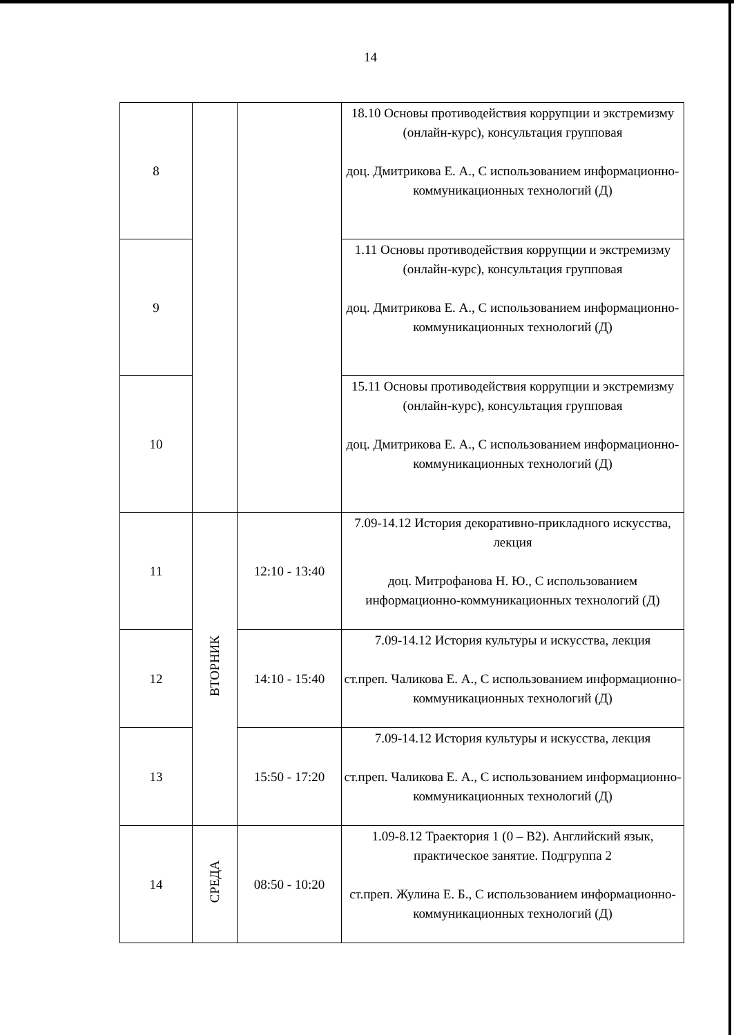14
| 8 | | | 18.10 Основы противодействия коррупции и экстремизму (онлайн-курс), консультация групповая доц. Дмитрикова Е. А., С использованием информационно-коммуникационных технологий (Д) |
| 9 | | | 1.11 Основы противодействия коррупции и экстремизму (онлайн-курс), консультация групповая доц. Дмитрикова Е. А., С использованием информационно-коммуникационных технологий (Д) |
| 10 | | | 15.11 Основы противодействия коррупции и экстремизму (онлайн-курс), консультация групповая доц. Дмитрикова Е. А., С использованием информационно-коммуникационных технологий (Д) |
| 11 | ВТОРНИК | 12:10 - 13:40 | 7.09-14.12 История декоративно-прикладного искусства, лекция доц. Митрофанова Н. Ю., С использованием информационно-коммуникационных технологий (Д) |
| 12 | | 14:10 - 15:40 | 7.09-14.12 История культуры и искусства, лекция ст.преп. Чаликова Е. А., С использованием информационно-коммуникационных технологий (Д) |
| 13 | | 15:50 - 17:20 | 7.09-14.12 История культуры и искусства, лекция ст.преп. Чаликова Е. А., С использованием информационно-коммуникационных технологий (Д) |
| 14 | СРЕДА | 08:50 - 10:20 | 1.09-8.12 Траектория 1 (0 – B2). Английский язык, практическое занятие. Подгруппа 2 ст.преп. Жулина Е. Б., С использованием информационно-коммуникационных технологий (Д) |